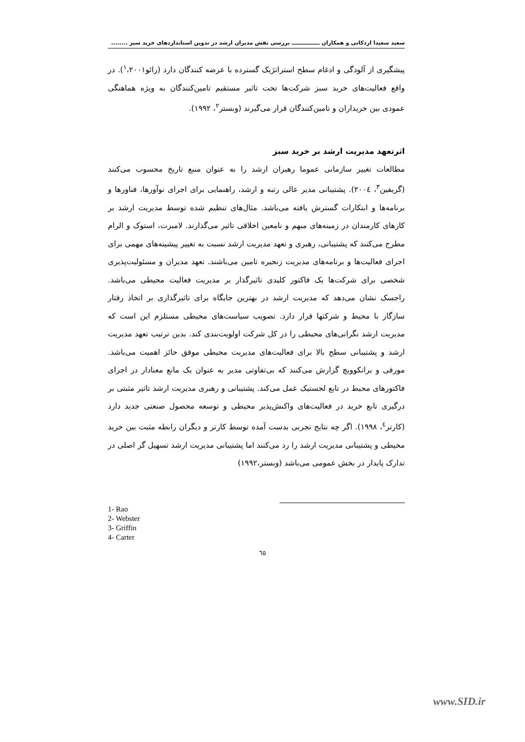سعید سعیدا اردکانی و همکاران ـــــــــــــــ بررسی نقش مدیران ارشد در تدوین استانداردهای خرید سبز ........
پیشگیری از آلودگی و ادغام سطح استراتژیک گسترده با عرضه کنندگان دارد (رائو<sup>۱</sup>،۲۰۰۱). در واقع فعالیت‌های خرید سبز شرکت‌ها تحت تاثیر مستقیم تامین‌کنندگان به ویژه هماهنگی عمودی بین خریداران و تامین‌کنندگان قرار می‌گیرند (وبستر<sup>۲</sup>، ۱۹۹۲).
اثرتعهد مدیریت ارشد بر خرید سبز
مطالعات تغییر سازمانی عموما رهبران ارشد را به عنوان منبع تاریخ محسوب می‌کنند (گریفین<sup>۳</sup>، ۲۰۰٤). پشتیبانی مدیر عالی رتبه و ارشد، راهنمایی برای اجرای نوآورها، فناورها و برنامه‌ها و ابتکارات گسترش یافته می‌باشد. مثال‌های تنظیم شده توسط مدیریت ارشد بر کارهای کارمندان در زمینه‌های مبهم و نامعین اخلاقی تاثیر می‌گذارند. لامبرت، استوک و الرام مطرح می‌کنند که پشتیبانی، رهبری و تعهد مدیریت ارشد نسبت به تغییر پیشینه‌های مهمی برای اجرای فعالیت‌ها و برنامه‌های مدیریت زنجیره تامین می‌باشند. تعهد مدیران و مسئولیت‌پذیری شخصی برای شرکت‌ها یک فاکتور کلیدی تاثیرگذار بر مدیریت فعالیت محیطی می‌باشد. راجسک نشان می‌دهد که مدیریت ارشد در بهترین جایگاه برای تاثیرگذاری بر اتخاذ رفتار سازگار با محیط و شرکتها قرار دارد. تصویب سیاست‌های محیطی مستلزم این است که مدیریت ارشد نگرانی‌های محیطی را در کل شرکت اولویت‌بندی کند. بدین ترتیب تعهد مدیریت ارشد و پشتیبانی سطح بالا برای فعالیت‌های مدیریت محیطی موفق حائز اهمیت می‌باشد. مورفی و برانکوویچ گزارش می‌کنند که بی‌تفاوتی مدیر به عنوان یک مانع معنادار در اجرای فاکتورهای محیط در تابع لجستیک عمل می‌کند. پشتیبانی و رهبری مدیریت ارشد تاثیر مثبتی بر درگیری تابع خرید در فعالیت‌های واکنش‌پذیر محیطی و توسعه محصول صنعتی جدید دارد (کارتر<sup>٤</sup>، ۱۹۹۸). اگر چه نتایج تجربی بدست آمده توسط کارتر و دیگران رابطه مثبت بین خرید محیطی و پشتیبانی مدیریت ارشد را رد می‌کنند اما پشتیبانی مدیریت ارشد تسهیل گر اصلی در تدارک پایدار در بخش عمومی می‌باشد (وبستر،۱۹۹۲)
1- Rao
2- Webster
3- Griffin
4- Carter
٦٥
www.SID.ir